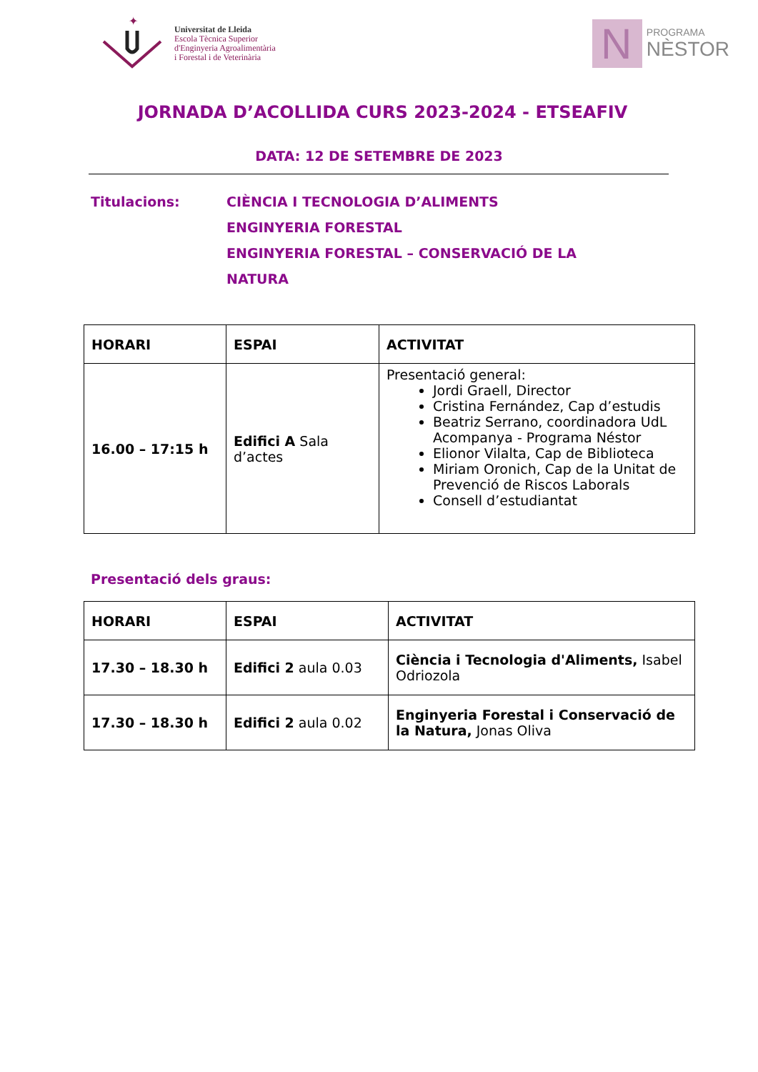✦
Universitat de Lleida
Escola Tècnica Superior
d'Enginyeria Agroalimentària
i Forestal i de Veterinària
N
PROGRAMA
NÈSTOR
JORNADA D’ACOLLIDA CURS 2023-2024 - ETSEAFIV
DATA: 12 DE SETEMBRE DE 2023
Titulacions: CIÈNCIA I TECNOLOGIA D’ALIMENTS
ENGINYERIA FORESTAL
ENGINYERIA FORESTAL – CONSERVACIÓ DE LA
NATURA
| HORARI | ESPAI | ACTIVITAT |
| --- | --- | --- |
| 16.00 – 17:15 h | Edifici A Sala d’actes | Presentació general: Jordi Graell, Director Cristina Fernández, Cap d’estudis Beatriz Serrano, coordinadora UdL Acompanya - Programa Néstor Elionor Vilalta, Cap de Biblioteca Miriam Oronich, Cap de la Unitat de Prevenció de Riscos Laborals Consell d’estudiantat |
Presentació dels graus:
| HORARI | ESPAI | ACTIVITAT |
| --- | --- | --- |
| 17.30 – 18.30 h | Edifici 2 aula 0.03 | Ciència i Tecnologia d'Aliments, Isabel Odriozola |
| 17.30 – 18.30 h | Edifici 2 aula 0.02 | Enginyeria Forestal i Conservació de la Natura, Jonas Oliva |